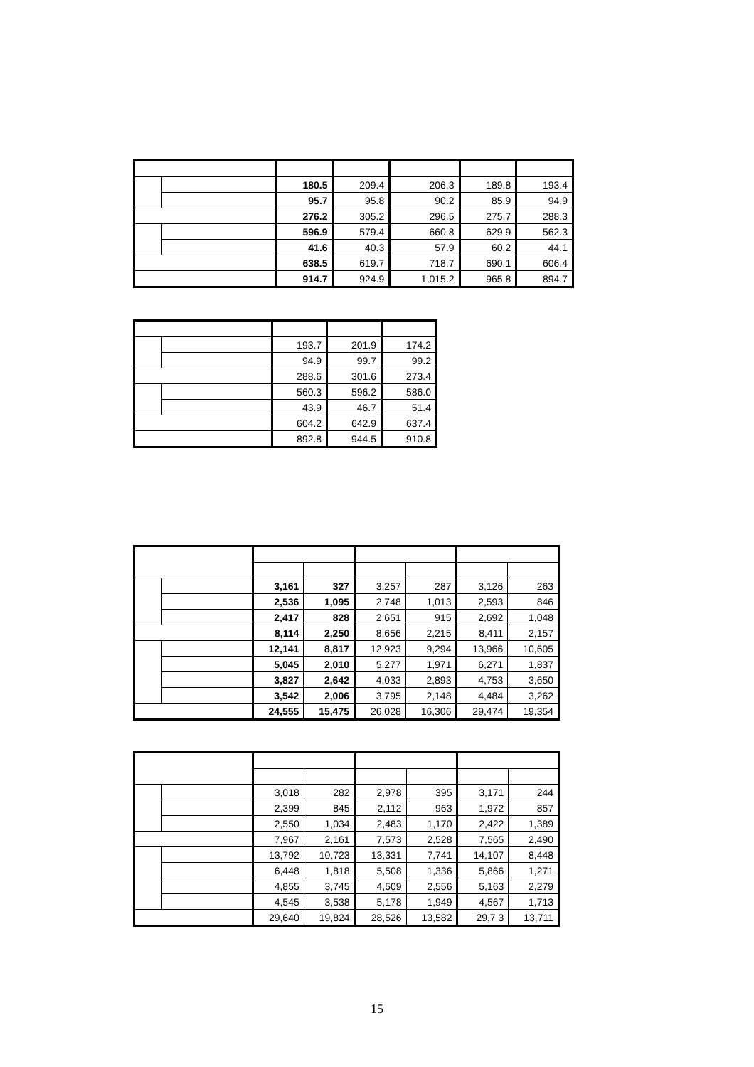| | | 180.5 | 209.4 | 206.3 | 189.8 | 193.4 |
| | | 95.7 | 95.8 | 90.2 | 85.9 | 94.9 |
| | | 276.2 | 305.2 | 296.5 | 275.7 | 288.3 |
| | | 596.9 | 579.4 | 660.8 | 629.9 | 562.3 |
| | | 41.6 | 40.3 | 57.9 | 60.2 | 44.1 |
| | | 638.5 | 619.7 | 718.7 | 690.1 | 606.4 |
| | | 914.7 | 924.9 | 1,015.2 | 965.8 | 894.7 |
| | | 193.7 | 201.9 | 174.2 |
| | | 94.9 | 99.7 | 99.2 |
| | | 288.6 | 301.6 | 273.4 |
| | | 560.3 | 596.2 | 586.0 |
| | | 43.9 | 46.7 | 51.4 |
| | | 604.2 | 642.9 | 637.4 |
| | | 892.8 | 944.5 | 910.8 |
| | | 3,161 | 327 | 3,257 | 287 | 3,126 | 263 |
| | | 2,536 | 1,095 | 2,748 | 1,013 | 2,593 | 846 |
| | | 2,417 | 828 | 2,651 | 915 | 2,692 | 1,048 |
| | | 8,114 | 2,250 | 8,656 | 2,215 | 8,411 | 2,157 |
| | | 12,141 | 8,817 | 12,923 | 9,294 | 13,966 | 10,605 |
| | | 5,045 | 2,010 | 5,277 | 1,971 | 6,271 | 1,837 |
| | | 3,827 | 2,642 | 4,033 | 2,893 | 4,753 | 3,650 |
| | | 3,542 | 2,006 | 3,795 | 2,148 | 4,484 | 3,262 |
| | | 24,555 | 15,475 | 26,028 | 16,306 | 29,474 | 19,354 |
| | | 3,018 | 282 | 2,978 | 395 | 3,171 | 244 |
| | | 2,399 | 845 | 2,112 | 963 | 1,972 | 857 |
| | | 2,550 | 1,034 | 2,483 | 1,170 | 2,422 | 1,389 |
| | | 7,967 | 2,161 | 7,573 | 2,528 | 7,565 | 2,490 |
| | | 13,792 | 10,723 | 13,331 | 7,741 | 14,107 | 8,448 |
| | | 6,448 | 1,818 | 5,508 | 1,336 | 5,866 | 1,271 |
| | | 4,855 | 3,745 | 4,509 | 2,556 | 5,163 | 2,279 |
| | | 4,545 | 3,538 | 5,178 | 1,949 | 4,567 | 1,713 |
| | | 29,640 | 19,824 | 28,526 | 13,582 | 29,7 3 | 13,711 |
15